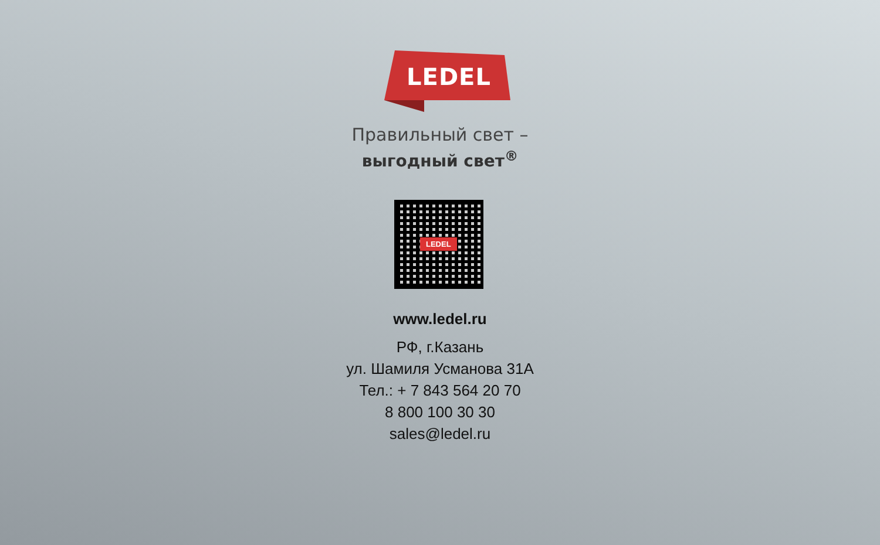LEDEL
Правильный свет –
выгодный свет<sup>®</sup>
LEDEL
www.ledel.ru
РФ, г.Казань
ул. Шамиля Усманова 31А
Тел.: + 7 843 564 20 70
8 800 100 30 30
sales@ledel.ru